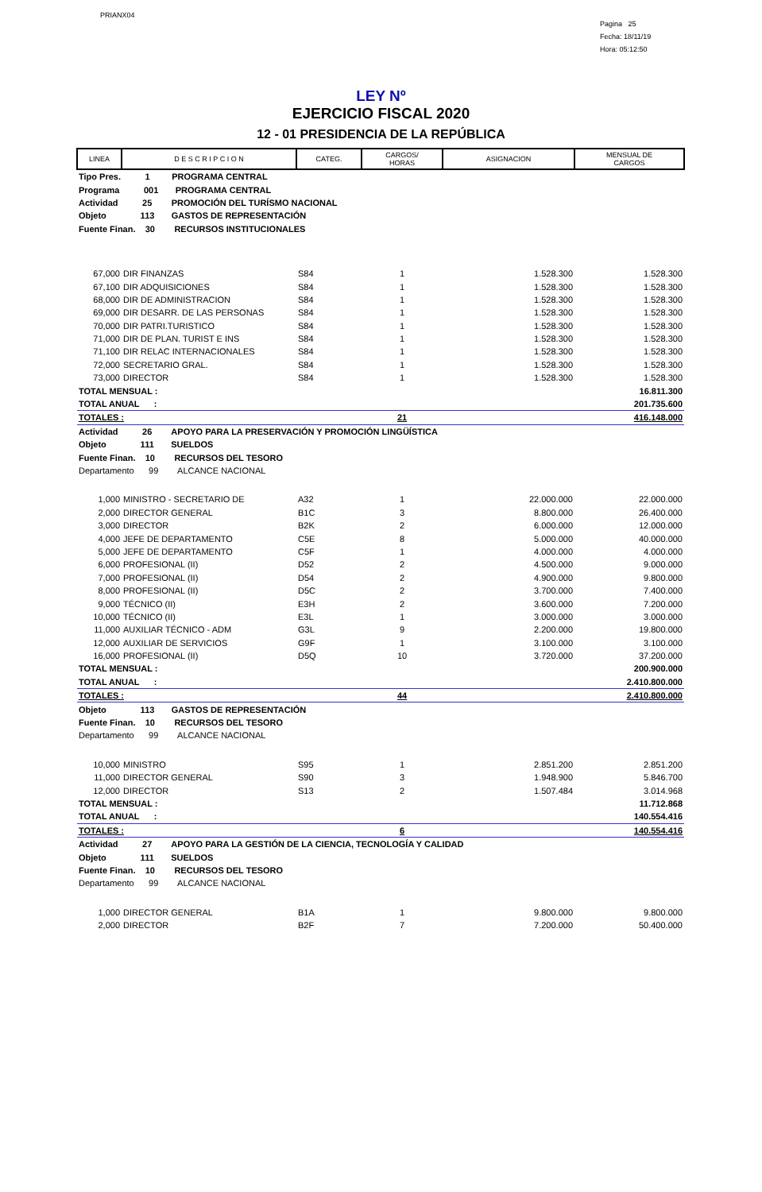PRIANX04
Pagina 25
Fecha: 18/11/19
Hora: 05:12:50
LEY Nº
EJERCICIO FISCAL 2020
12 - 01 PRESIDENCIA DE LA REPÚBLICA
| LINEA | D E S C R I P C I O N | CATEG. | CARGOS/ HORAS | ASIGNACION | MENSUAL DE CARGOS |
| Tipo Pres. 1 PROGRAMA CENTRAL | | | | | |
| Programa 001 PROGRAMA CENTRAL | | | | | |
| Actividad 25 PROMOCIÓN DEL TURÍSMO NACIONAL | | | | | |
| Objeto 113 GASTOS DE REPRESENTACIÓN | | | | | |
| Fuente Finan. 30 RECURSOS INSTITUCIONALES | | | | | |
| 67,000 | DIR FINANZAS | S84 | 1 | 1.528.300 | 1.528.300 |
| 67,100 | DIR ADQUISICIONES | S84 | 1 | 1.528.300 | 1.528.300 |
| 68,000 | DIR DE ADMINISTRACION | S84 | 1 | 1.528.300 | 1.528.300 |
| 69,000 | DIR DESARR. DE LAS PERSONAS | S84 | 1 | 1.528.300 | 1.528.300 |
| 70,000 | DIR PATRI.TURISTICO | S84 | 1 | 1.528.300 | 1.528.300 |
| 71,000 | DIR DE PLAN. TURIST E INS | S84 | 1 | 1.528.300 | 1.528.300 |
| 71,100 | DIR RELAC INTERNACIONALES | S84 | 1 | 1.528.300 | 1.528.300 |
| 72,000 | SECRETARIO GRAL. | S84 | 1 | 1.528.300 | 1.528.300 |
| 73,000 | DIRECTOR | S84 | 1 | 1.528.300 | 1.528.300 |
| TOTAL MENSUAL : | | | | | 16.811.300 |
| TOTAL ANUAL : | | | | | 201.735.600 |
| TOTALES : | | | 21 | | 416.148.000 |
| Actividad 26 APOYO PARA LA PRESERVACIÓN Y PROMOCIÓN LINGÜÍSTICA | | | | | |
| Objeto 111 SUELDOS | | | | | |
| Fuente Finan. 10 RECURSOS DEL TESORO | | | | | |
| Departamento 99 ALCANCE NACIONAL | | | | | |
| 1,000 | MINISTRO - SECRETARIO DE | A32 | 1 | 22.000.000 | 22.000.000 |
| 2,000 | DIRECTOR GENERAL | B1C | 3 | 8.800.000 | 26.400.000 |
| 3,000 | DIRECTOR | B2K | 2 | 6.000.000 | 12.000.000 |
| 4,000 | JEFE DE DEPARTAMENTO | C5E | 8 | 5.000.000 | 40.000.000 |
| 5,000 | JEFE DE DEPARTAMENTO | C5F | 1 | 4.000.000 | 4.000.000 |
| 6,000 | PROFESIONAL (II) | D52 | 2 | 4.500.000 | 9.000.000 |
| 7,000 | PROFESIONAL (II) | D54 | 2 | 4.900.000 | 9.800.000 |
| 8,000 | PROFESIONAL (II) | D5C | 2 | 3.700.000 | 7.400.000 |
| 9,000 | TÉCNICO (II) | E3H | 2 | 3.600.000 | 7.200.000 |
| 10,000 | TÉCNICO (II) | E3L | 1 | 3.000.000 | 3.000.000 |
| 11,000 | AUXILIAR TÉCNICO - ADM | G3L | 9 | 2.200.000 | 19.800.000 |
| 12,000 | AUXILIAR DE SERVICIOS | G9F | 1 | 3.100.000 | 3.100.000 |
| 16,000 | PROFESIONAL (II) | D5Q | 10 | 3.720.000 | 37.200.000 |
| TOTAL MENSUAL : | | | | | 200.900.000 |
| TOTAL ANUAL : | | | | | 2.410.800.000 |
| TOTALES : | | | 44 | | 2.410.800.000 |
| Objeto 113 GASTOS DE REPRESENTACIÓN | | | | | |
| Fuente Finan. 10 RECURSOS DEL TESORO | | | | | |
| Departamento 99 ALCANCE NACIONAL | | | | | |
| 10,000 | MINISTRO | S95 | 1 | 2.851.200 | 2.851.200 |
| 11,000 | DIRECTOR GENERAL | S90 | 3 | 1.948.900 | 5.846.700 |
| 12,000 | DIRECTOR | S13 | 2 | 1.507.484 | 3.014.968 |
| TOTAL MENSUAL : | | | | | 11.712.868 |
| TOTAL ANUAL : | | | | | 140.554.416 |
| TOTALES : | | | 6 | | 140.554.416 |
| Actividad 27 APOYO PARA LA GESTIÓN DE LA CIENCIA, TECNOLOGÍA Y CALIDAD | | | | | |
| Objeto 111 SUELDOS | | | | | |
| Fuente Finan. 10 RECURSOS DEL TESORO | | | | | |
| Departamento 99 ALCANCE NACIONAL | | | | | |
| 1,000 | DIRECTOR GENERAL | B1A | 1 | 9.800.000 | 9.800.000 |
| 2,000 | DIRECTOR | B2F | 7 | 7.200.000 | 50.400.000 |